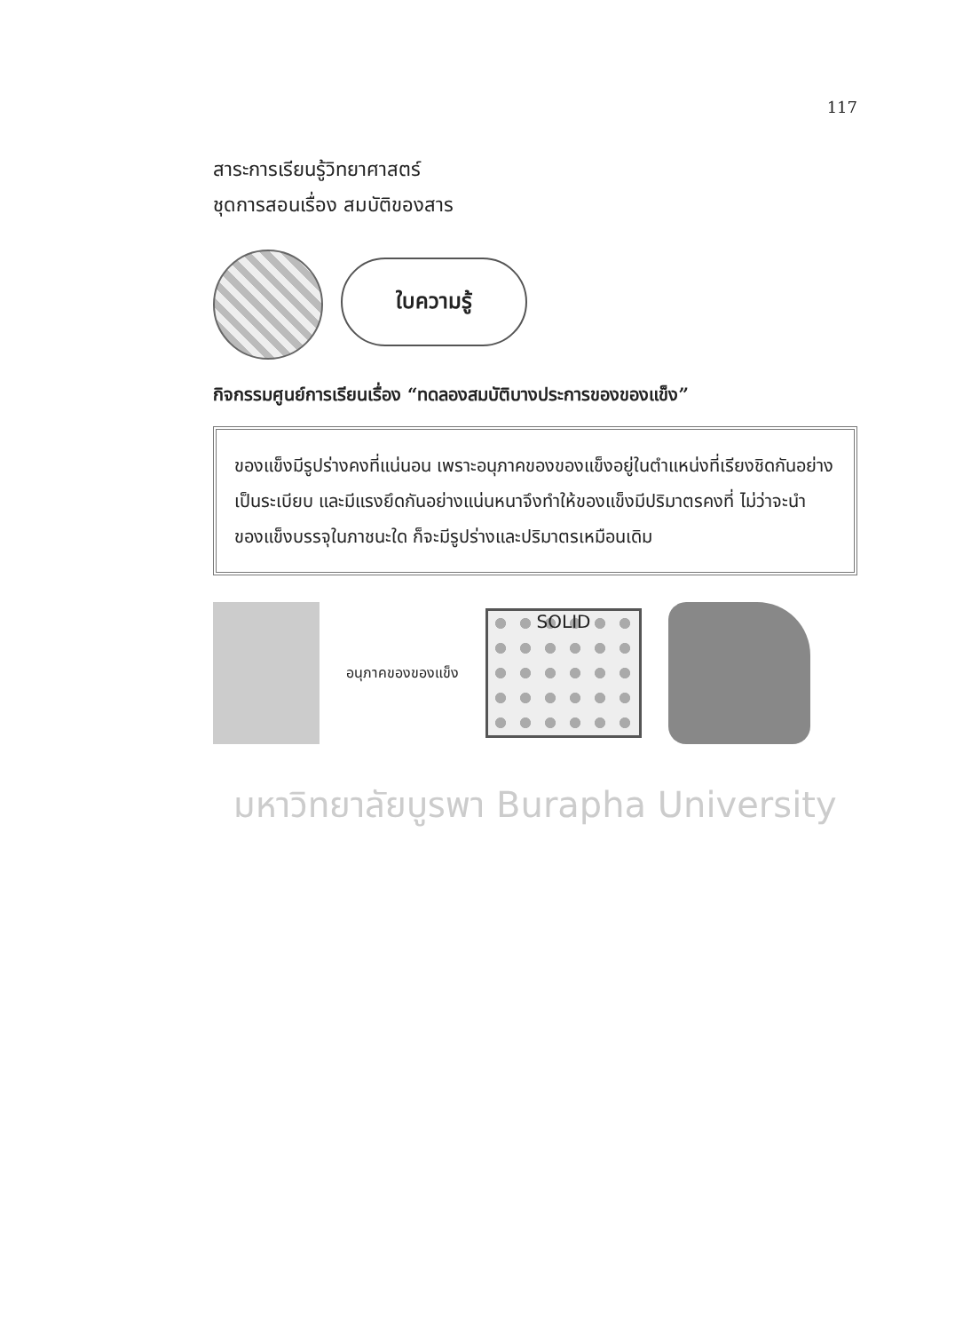117
สาระการเรียนรู้วิทยาศาสตร์
ชุดการสอนเรื่อง สมบัติของสาร
ใบความรู้
กิจกรรมศูนย์การเรียนเรื่อง “ทดลองสมบัติบางประการของของแข็ง”
ของแข็งมีรูปร่างคงที่แน่นอน เพราะอนุภาคของของแข็งอยู่ในตำแหน่งที่เรียงชิดกันอย่างเป็นระเบียบ และมีแรงยึดกันอย่างแน่นหนาจึงทำให้ของแข็งมีปริมาตรคงที่ ไม่ว่าจะนำของแข็งบรรจุในภาชนะใด ก็จะมีรูปร่างและปริมาตรเหมือนเดิม
อนุภาคของของแข็ง
SOLID
มหาวิทยาลัยบูรพา Burapha University